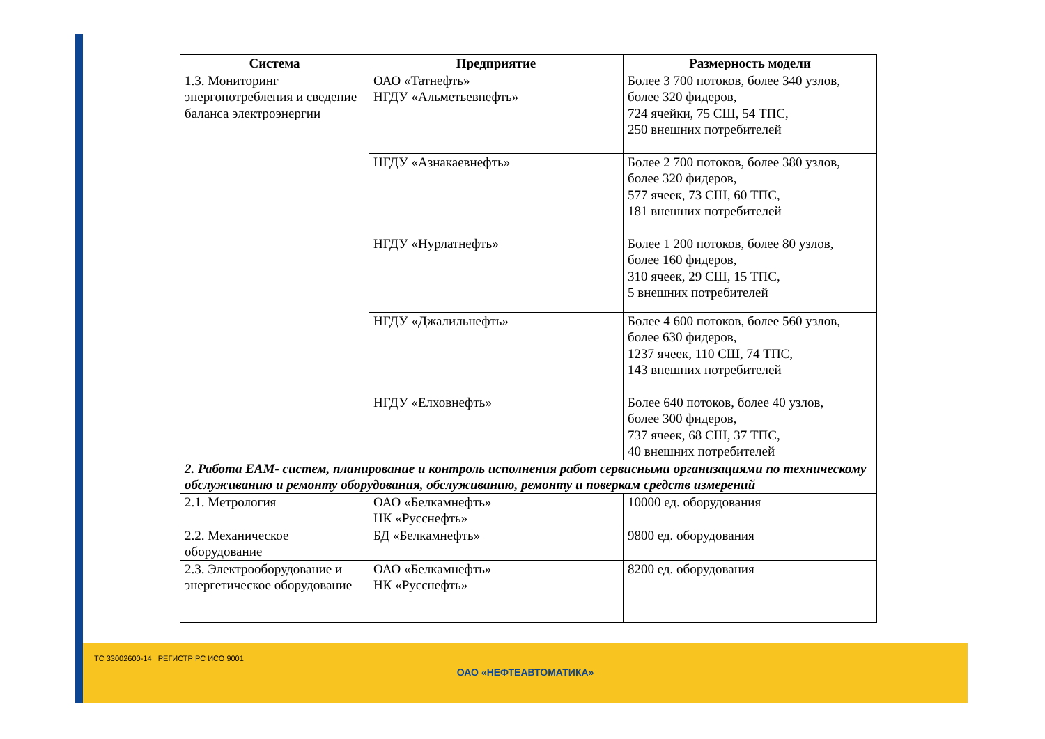| Система | Предприятие | Размерность модели |
| --- | --- | --- |
| 1.3. Мониторинг энергопотребления и сведение баланса электроэнергии | ОАО «Татнефть» НГДУ «Альметьевнефть» | Более 3 700 потоков, более 340 узлов, более 320 фидеров, 724 ячейки, 75 СШ, 54 ТПС, 250 внешних потребителей |
| | НГДУ «Азнакаевнефть» | Более 2 700 потоков, более 380 узлов, более 320 фидеров, 577 ячеек, 73 СШ, 60 ТПС, 181 внешних потребителей |
| | НГДУ «Нурлатнефть» | Более 1 200 потоков, более 80 узлов, более 160 фидеров, 310 ячеек, 29 СШ, 15 ТПС, 5 внешних потребителей |
| | НГДУ «Джалильнефть» | Более 4 600 потоков, более 560 узлов, более 630 фидеров, 1237 ячеек, 110 СШ, 74 ТПС, 143 внешних потребителей |
| | НГДУ «Елховнефть» | Более 640 потоков, более 40 узлов, более 300 фидеров, 737 ячеек, 68 СШ, 37 ТПС, 40 внешних потребителей |
| 2. Работа EAM- систем, планирование и контроль исполнения работ сервисными организациями по техническому обслуживанию и ремонту оборудования, обслуживанию, ремонту и поверкам средств измерений | | |
| 2.1. Метрология | ОАО «Белкамнефть» НК «Русснефть» | 10000 ед. оборудования |
| 2.2. Механическое оборудование | БД «Белкамнефть» | 9800 ед. оборудования |
| 2.3. Электрооборудование и энергетическое оборудование | ОАО «Белкамнефть» НК «Русснефть» | 8200 ед. оборудования |
ТС 33002600-14 РЕГИСТР РС ИСО 9001
ОАО «НЕФТЕАВТОМАТИКА»